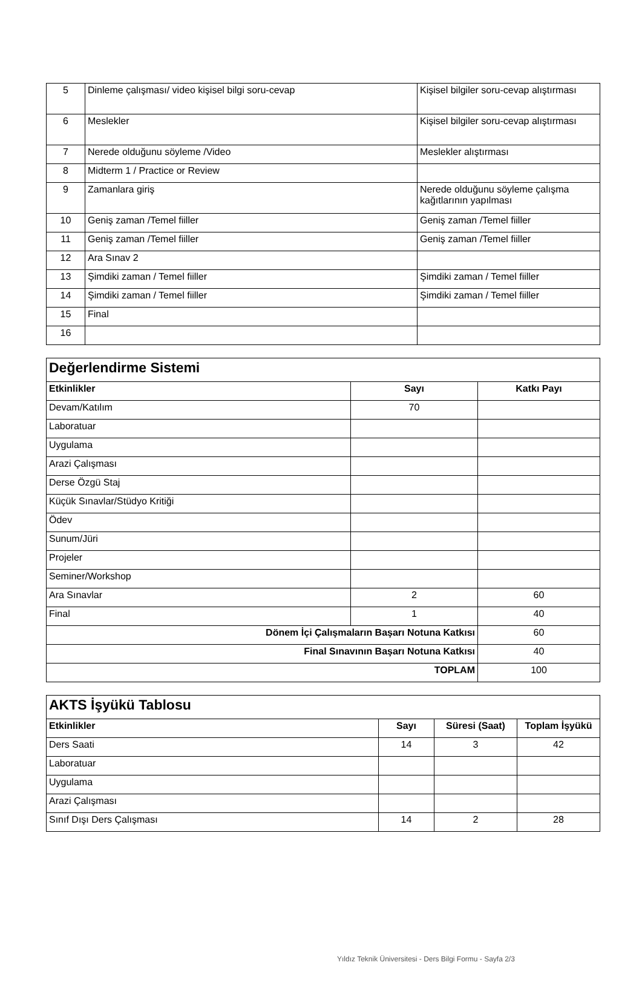| 5 | Dinleme çalışması/ video kişisel bilgi soru-cevap | Kişisel bilgiler soru-cevap alıştırması |
| 6 | Meslekler | Kişisel bilgiler soru-cevap alıştırması |
| 7 | Nerede olduğunu söyleme /Video | Meslekler alıştırması |
| 8 | Midterm 1 / Practice or Review | |
| 9 | Zamanlara giriş | Nerede olduğunu söyleme çalışma kağıtlarının yapılması |
| 10 | Geniş zaman /Temel fiiller | Geniş zaman /Temel fiiller |
| 11 | Geniş zaman /Temel fiiller | Geniş zaman /Temel fiiller |
| 12 | Ara Sınav 2 | |
| 13 | Şimdiki zaman / Temel fiiller | Şimdiki zaman / Temel fiiller |
| 14 | Şimdiki zaman / Temel fiiller | Şimdiki zaman / Temel fiiller |
| 15 | Final | |
| 16 | | |
| Değerlendirme Sistemi | | |
| Etkinlikler | Sayı | Katkı Payı |
| Devam/Katılım | 70 | |
| Laboratuar | | |
| Uygulama | | |
| Arazi Çalışması | | |
| Derse Özgü Staj | | |
| Küçük Sınavlar/Stüdyo Kritiği | | |
| Ödev | | |
| Sunum/Jüri | | |
| Projeler | | |
| Seminer/Workshop | | |
| Ara Sınavlar | 2 | 60 |
| Final | 1 | 40 |
| Dönem İçi Çalışmaların Başarı Notuna Katkısı | | 60 |
| Final Sınavının Başarı Notuna Katkısı | | 40 |
| TOPLAM | | 100 |
| AKTS İşyükü Tablosu | | | |
| Etkinlikler | Sayı | Süresi (Saat) | Toplam İşyükü |
| Ders Saati | 14 | 3 | 42 |
| Laboratuar | | | |
| Uygulama | | | |
| Arazi Çalışması | | | |
| Sınıf Dışı Ders Çalışması | 14 | 2 | 28 |
Yıldız Teknik Üniversitesi - Ders Bilgi Formu - Sayfa 2/3